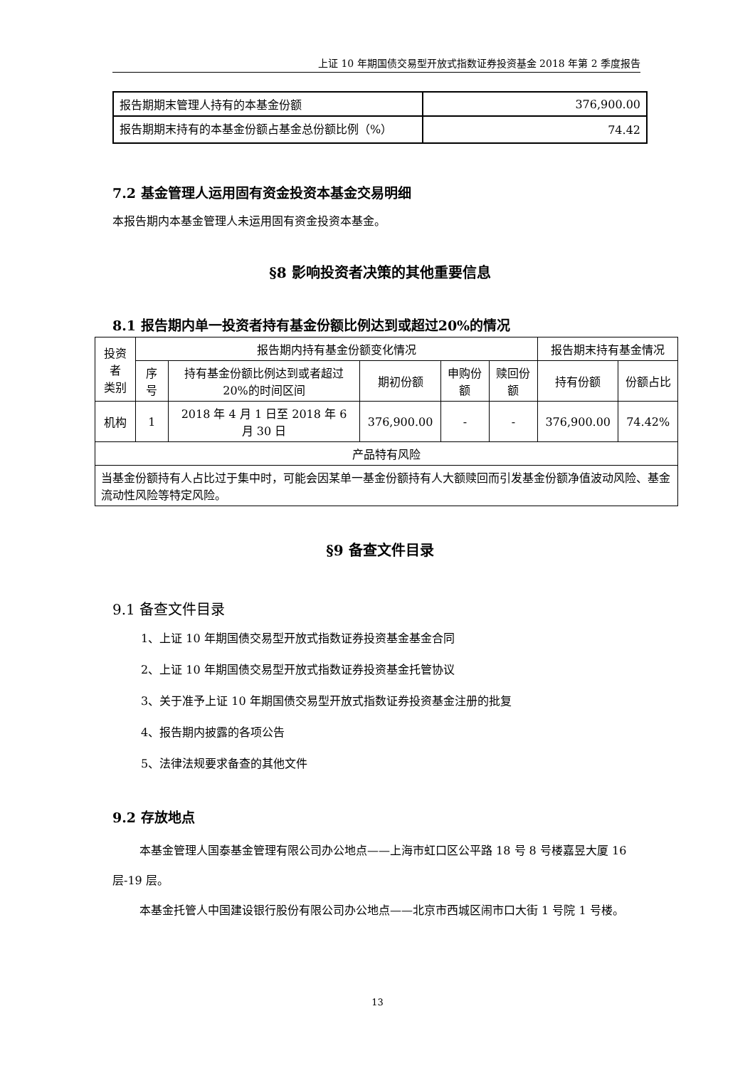上证 10 年期国债交易型开放式指数证券投资基金 2018 年第 2 季度报告
| 报告期期末管理人持有的本基金份额 | 376,900.00 |
| 报告期期末持有的本基金份额占基金总份额比例（%） | 74.42 |
7.2 基金管理人运用固有资金投资本基金交易明细
本报告期内本基金管理人未运用固有资金投资本基金。
§8 影响投资者决策的其他重要信息
8.1 报告期内单一投资者持有基金份额比例达到或超过20%的情况
| 投资者 类别 | 报告期内持有基金份额变化情况 | | | | | 报告期末持有基金情况 | |
| --- | --- | --- | --- | --- | --- | --- | --- |
| | 序号 | 持有基金份额比例达到或者超过20%的时间区间 | 期初份额 | 申购份额 | 赎回份额 | 持有份额 | 份额占比 |
| 机构 | 1 | 2018 年 4 月 1 日至 2018 年 6 月 30 日 | 376,900.00 | - | - | 376,900.00 | 74.42% |
| 产品特有风险 | | | | | | | |
| 当基金份额持有人占比过于集中时，可能会因某单一基金份额持有人大额赎回而引发基金份额净值波动风险、基金流动性风险等特定风险。 | | | | | | | |
§9 备查文件目录
9.1 备查文件目录
1、上证 10 年期国债交易型开放式指数证券投资基金基金合同
2、上证 10 年期国债交易型开放式指数证券投资基金托管协议
3、关于准予上证 10 年期国债交易型开放式指数证券投资基金注册的批复
4、报告期内披露的各项公告
5、法律法规要求备查的其他文件
9.2 存放地点
本基金管理人国泰基金管理有限公司办公地点——上海市虹口区公平路 18 号 8 号楼嘉昱大厦 16 层-19 层。
本基金托管人中国建设银行股份有限公司办公地点——北京市西城区闹市口大街 1 号院 1 号楼。
13